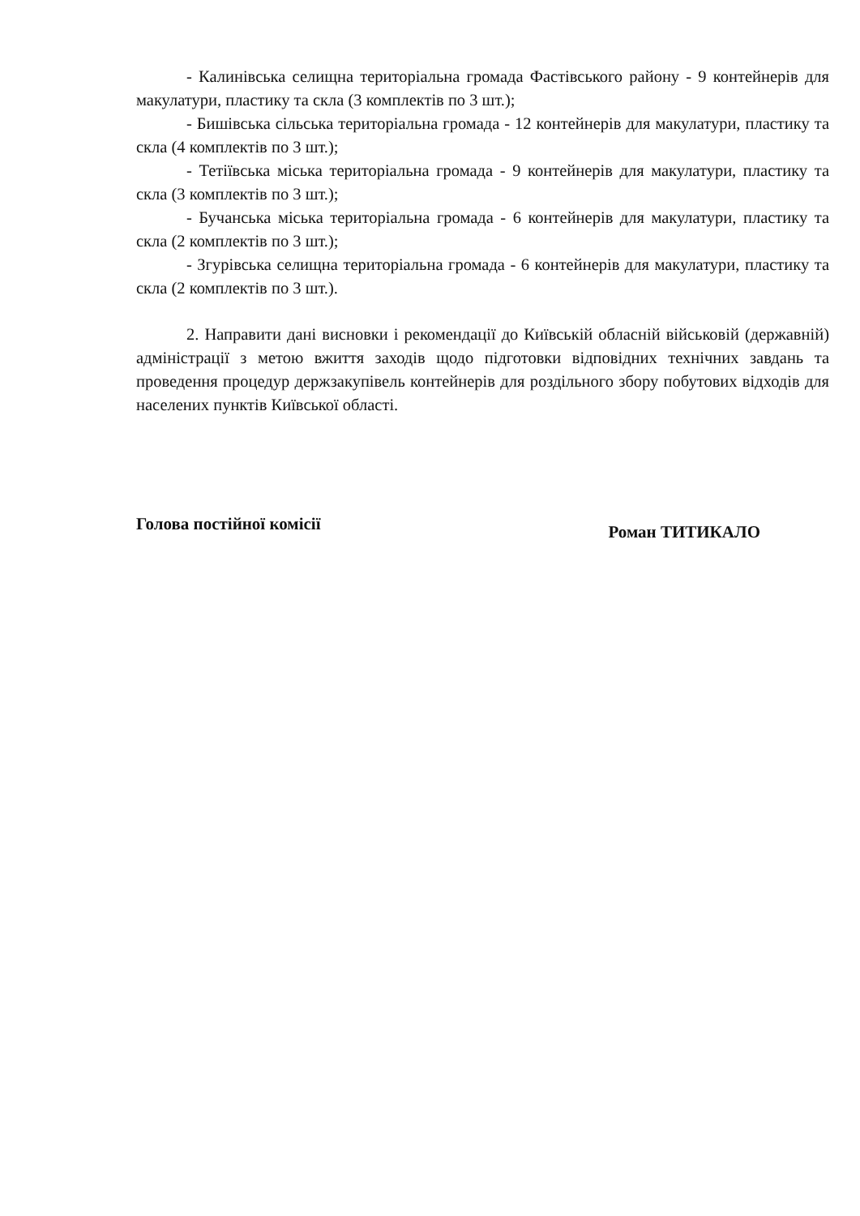- Калинівська селищна територіальна громада Фастівського району - 9 контейнерів для макулатури, пластику та скла (3 комплектів по 3 шт.);
- Бишівська сільська територіальна громада - 12 контейнерів для макулатури, пластику та скла (4 комплектів по 3 шт.);
- Тетіївська міська територіальна громада - 9 контейнерів для макулатури, пластику та скла (3 комплектів по 3 шт.);
- Бучанська міська територіальна громада - 6 контейнерів для макулатури, пластику та скла (2 комплектів по 3 шт.);
- Згурівська селищна територіальна громада - 6 контейнерів для макулатури, пластику та скла (2 комплектів по 3 шт.).
2. Направити дані висновки і рекомендації до Київській обласній військовій (державній) адміністрації з метою вжиття заходів щодо підготовки відповідних технічних завдань та проведення процедур держзакупівель контейнерів для роздільного збору побутових відходів для населених пунктів Київської області.
Голова постійної комісії Роман ТИТИКАЛО